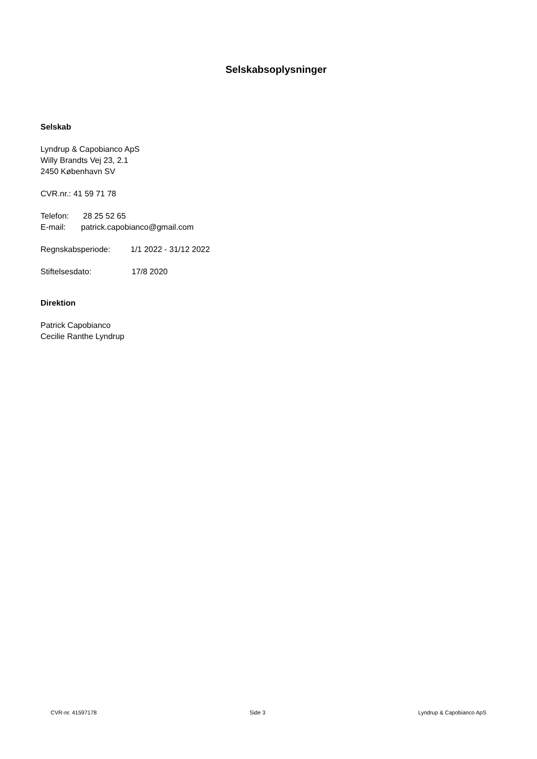Selskabsoplysninger
Selskab
Lyndrup & Capobianco ApS
Willy Brandts Vej 23, 2.1
2450 København SV
CVR.nr.: 41 59 71 78
Telefon: 28 25 52 65
E-mail: patrick.capobianco@gmail.com
Regnskabsperiode: 1/1 2022 - 31/12 2022
Stiftelsesdato: 17/8 2020
Direktion
Patrick Capobianco
Cecilie Ranthe Lyndrup
CVR-nr. 41597178 Side 3 Lyndrup & Capobianco ApS